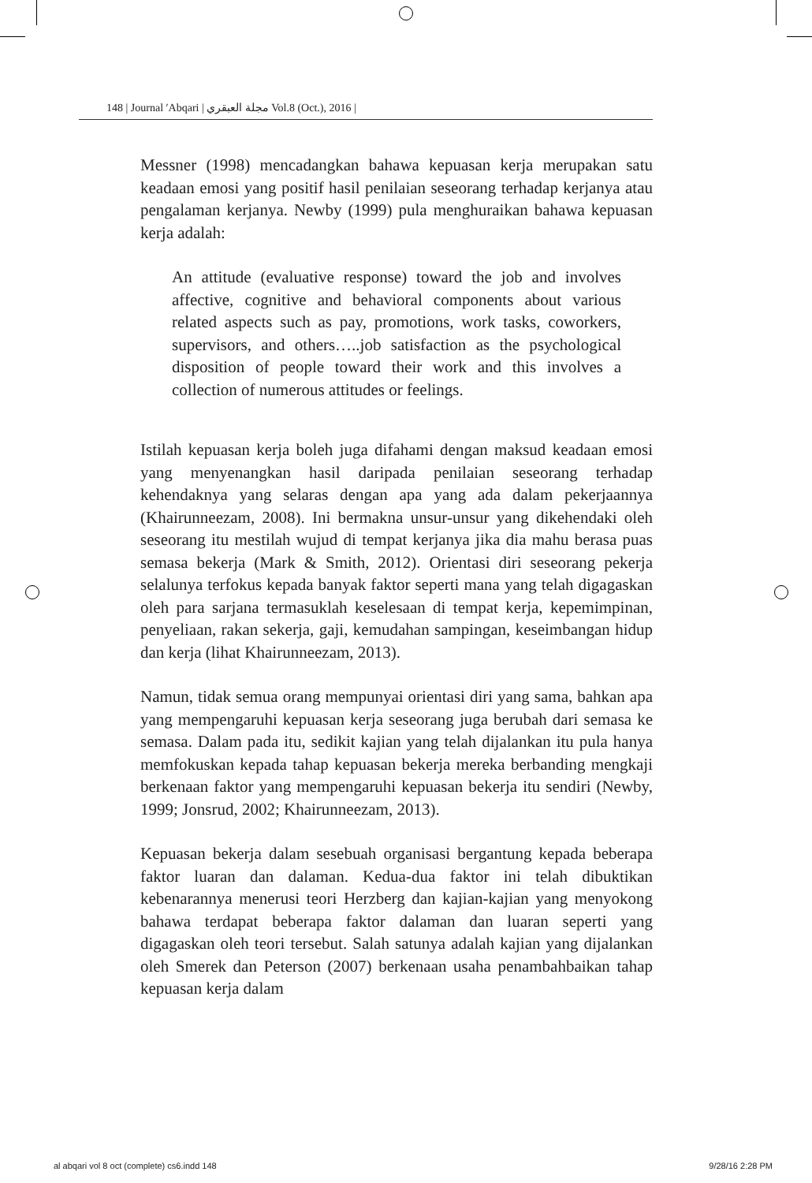148 | Journal ʹAbqari | مجلة العبقري Vol.8 (Oct.), 2016 |
Messner (1998) mencadangkan bahawa kepuasan kerja merupakan satu keadaan emosi yang positif hasil penilaian seseorang terhadap kerjanya atau pengalaman kerjanya. Newby (1999) pula menghuraikan bahawa kepuasan kerja adalah:
An attitude (evaluative response) toward the job and involves affective, cognitive and behavioral components about various related aspects such as pay, promotions, work tasks, coworkers, supervisors, and others…..job satisfaction as the psychological disposition of people toward their work and this involves a collection of numerous attitudes or feelings.
Istilah kepuasan kerja boleh juga difahami dengan maksud keadaan emosi yang menyenangkan hasil daripada penilaian seseorang terhadap kehendaknya yang selaras dengan apa yang ada dalam pekerjaannya (Khairunneezam, 2008). Ini bermakna unsur-unsur yang dikehendaki oleh seseorang itu mestilah wujud di tempat kerjanya jika dia mahu berasa puas semasa bekerja (Mark & Smith, 2012). Orientasi diri seseorang pekerja selalunya terfokus kepada banyak faktor seperti mana yang telah digagaskan oleh para sarjana termasuklah keselesaan di tempat kerja, kepemimpinan, penyeliaan, rakan sekerja, gaji, kemudahan sampingan, keseimbangan hidup dan kerja (lihat Khairunneezam, 2013).
Namun, tidak semua orang mempunyai orientasi diri yang sama, bahkan apa yang mempengaruhi kepuasan kerja seseorang juga berubah dari semasa ke semasa. Dalam pada itu, sedikit kajian yang telah dijalankan itu pula hanya memfokuskan kepada tahap kepuasan bekerja mereka berbanding mengkaji berkenaan faktor yang mempengaruhi kepuasan bekerja itu sendiri (Newby, 1999; Jonsrud, 2002; Khairunneezam, 2013).
Kepuasan bekerja dalam sesebuah organisasi bergantung kepada beberapa faktor luaran dan dalaman. Kedua-dua faktor ini telah dibuktikan kebenarannya menerusi teori Herzberg dan kajian-kajian yang menyokong bahawa terdapat beberapa faktor dalaman dan luaran seperti yang digagaskan oleh teori tersebut. Salah satunya adalah kajian yang dijalankan oleh Smerek dan Peterson (2007) berkenaan usaha penambahbaikan tahap kepuasan kerja dalam
al abqari vol 8 oct (complete) cs6.indd 148 9/28/16 2:28 PM